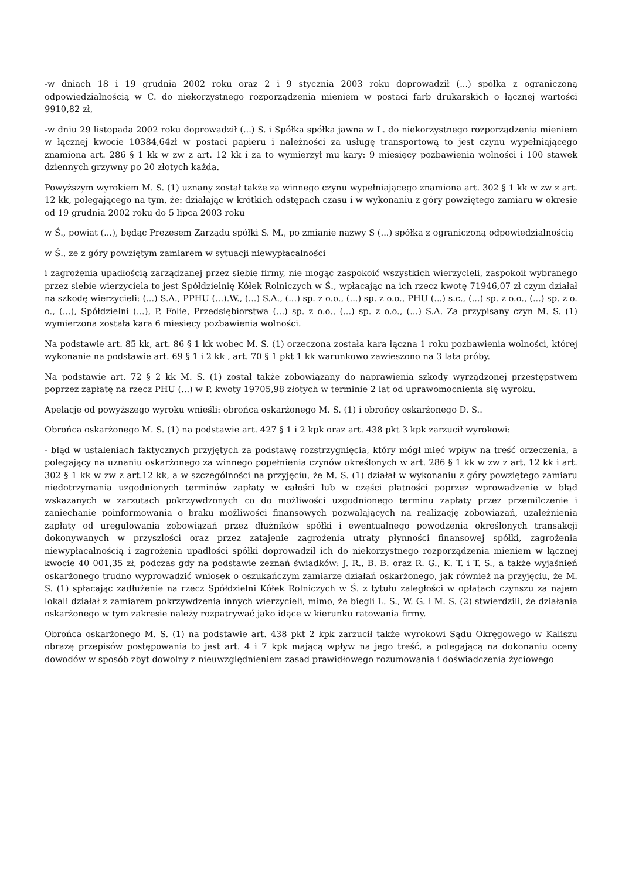-w dniach 18 i 19 grudnia 2002 roku oraz 2 i 9 stycznia 2003 roku doprowadził (...) spółka z ograniczoną odpowiedzialnością w C. do niekorzystnego rozporządzenia mieniem w postaci farb drukarskich o łącznej wartości 9910,82 zł,
-w dniu 29 listopada 2002 roku doprowadził (...) S. i Spółka spółka jawna w L. do niekorzystnego rozporządzenia mieniem w łącznej kwocie 10384,64zł w postaci papieru i należności za usługę transportową to jest czynu wypełniającego znamiona art. 286 § 1 kk w zw z art. 12 kk i za to wymierzył mu kary: 9 miesięcy pozbawienia wolności i 100 stawek dziennych grzywny po 20 złotych każda.
Powyższym wyrokiem M. S. (1) uznany został także za winnego czynu wypełniającego znamiona art. 302 § 1 kk w zw z art. 12 kk, polegającego na tym, że: działając w krótkich odstępach czasu i w wykonaniu z góry powziętego zamiaru w okresie od 19 grudnia 2002 roku do 5 lipca 2003 roku
w Ś., powiat (...), będąc Prezesem Zarządu spółki S. M., po zmianie nazwy S (...) spółka z ograniczoną odpowiedzialnością
w Ś., ze z góry powziętym zamiarem w sytuacji niewypłacalności
i zagrożenia upadłością zarządzanej przez siebie firmy, nie mogąc zaspokoić wszystkich wierzycieli, zaspokoił wybranego przez siebie wierzyciela to jest Spółdzielnię Kółek Rolniczych w Ś., wpłacając na ich rzecz kwotę 71946,07 zł czym działał na szkodę wierzycieli: (...) S.A., PPHU (...).W., (...) S.A., (...) sp. z o.o., (...) sp. z o.o., PHU (...) s.c., (...) sp. z o.o., (...) sp. z o. o., (...), Spółdzielni (...), P. Folie, Przedsiębiorstwa (...) sp. z o.o., (...) sp. z o.o., (...) S.A. Za przypisany czyn M. S. (1) wymierzona została kara 6 miesięcy pozbawienia wolności.
Na podstawie art. 85 kk, art. 86 § 1 kk wobec M. S. (1) orzeczona została kara łączna 1 roku pozbawienia wolności, której wykonanie na podstawie art. 69 § 1 i 2 kk , art. 70 § 1 pkt 1 kk warunkowo zawieszono na 3 lata próby.
Na podstawie art. 72 § 2 kk M. S. (1) został także zobowiązany do naprawienia szkody wyrządzonej przestępstwem poprzez zapłatę na rzecz PHU (...) w P. kwoty 19705,98 złotych w terminie 2 lat od uprawomocnienia się wyroku.
Apelacje od powyższego wyroku wnieśli: obrońca oskarżonego M. S. (1) i obrońcy oskarżonego D. S..
Obrońca oskarżonego M. S. (1) na podstawie art. 427 § 1 i 2 kpk oraz art. 438 pkt 3 kpk zarzucił wyrokowi:
- błąd w ustaleniach faktycznych przyjętych za podstawę rozstrzygnięcia, który mógł mieć wpływ na treść orzeczenia, a polegający na uznaniu oskarżonego za winnego popełnienia czynów określonych w art. 286 § 1 kk w zw z art. 12 kk i art. 302 § 1 kk w zw z art.12 kk, a w szczególności na przyjęciu, że M. S. (1) działał w wykonaniu z góry powziętego zamiaru niedotrzymania uzgodnionych terminów zapłaty w całości lub w części płatności poprzez wprowadzenie w błąd wskazanych w zarzutach pokrzywdzonych co do możliwości uzgodnionego terminu zapłaty przez przemilczenie i zaniechanie poinformowania o braku możliwości finansowych pozwalających na realizację zobowiązań, uzależnienia zapłaty od uregulowania zobowiązań przez dłużników spółki i ewentualnego powodzenia określonych transakcji dokonywanych w przyszłości oraz przez zatajenie zagrożenia utraty płynności finansowej spółki, zagrożenia niewypłacalnością i zagrożenia upadłości spółki doprowadził ich do niekorzystnego rozporządzenia mieniem w łącznej kwocie 40 001,35 zł, podczas gdy na podstawie zeznań świadków: J. R., B. B. oraz R. G., K. T. i T. S., a także wyjaśnień oskarżonego trudno wyprowadzić wniosek o oszukańczym zamiarze działań oskarżonego, jak również na przyjęciu, że M. S. (1) spłacając zadłużenie na rzecz Spółdzielni Kółek Rolniczych w Ś. z tytułu zaległości w opłatach czynszu za najem lokali działał z zamiarem pokrzywdzenia innych wierzycieli, mimo, że biegli L. S., W. G. i M. S. (2) stwierdzili, że działania oskarżonego w tym zakresie należy rozpatrywać jako idące w kierunku ratowania firmy.
Obrońca oskarżonego M. S. (1) na podstawie art. 438 pkt 2 kpk zarzucił także wyrokowi Sądu Okręgowego w Kaliszu obrazę przepisów postępowania to jest art. 4 i 7 kpk mającą wpływ na jego treść, a polegającą na dokonaniu oceny dowodów w sposób zbyt dowolny z nieuwzględnieniem zasad prawidłowego rozumowania i doświadczenia życiowego